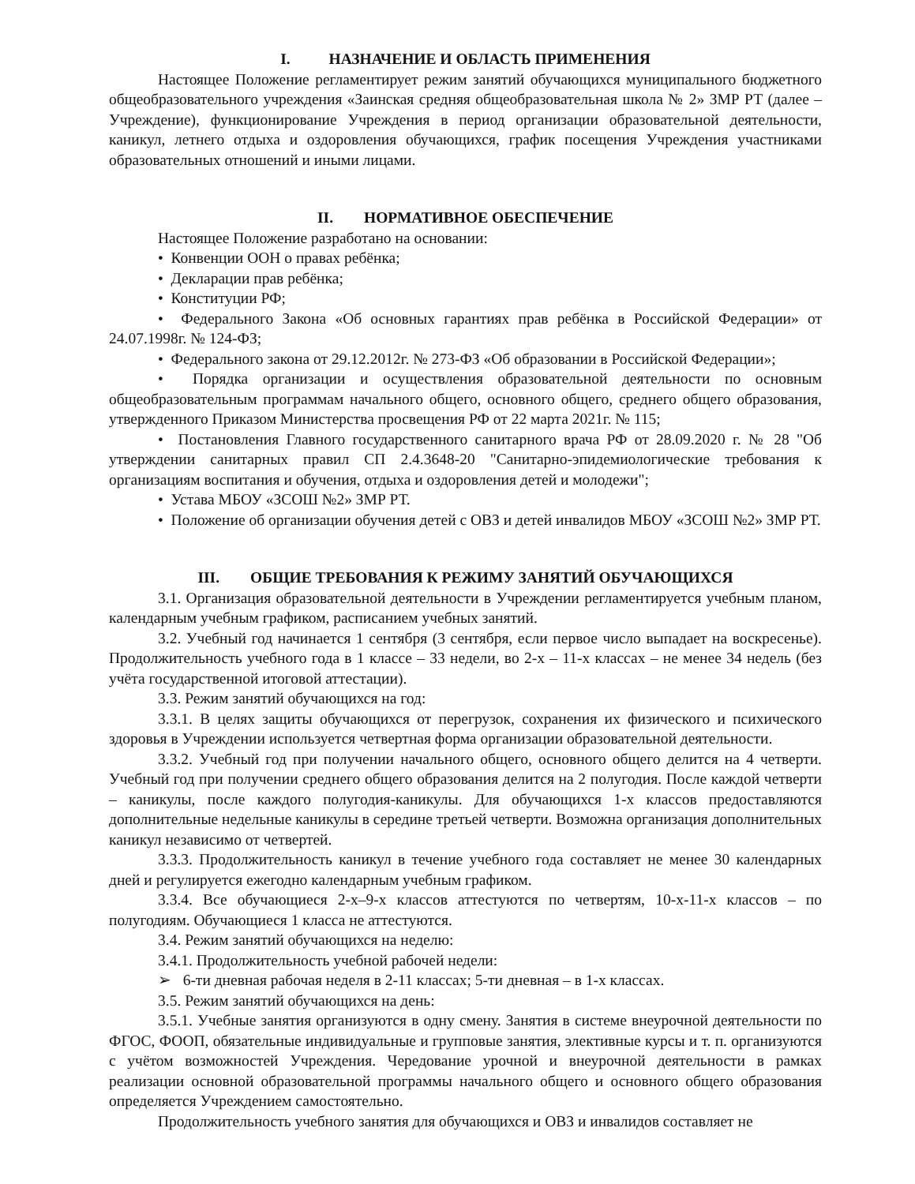I. НАЗНАЧЕНИЕ И ОБЛАСТЬ ПРИМЕНЕНИЯ
Настоящее Положение регламентирует режим занятий обучающихся муниципального бюджетного общеобразовательного учреждения «Заинская средняя общеобразовательная школа № 2» ЗМР РТ (далее – Учреждение), функционирование Учреждения в период организации образовательной деятельности, каникул, летнего отдыха и оздоровления обучающихся, график посещения Учреждения участниками образовательных отношений и иными лицами.
II. НОРМАТИВНОЕ ОБЕСПЕЧЕНИЕ
Настоящее Положение разработано на основании:
• Конвенции ООН о правах ребёнка;
• Декларации прав ребёнка;
• Конституции РФ;
• Федерального Закона «Об основных гарантиях прав ребёнка в Российской Федерации» от 24.07.1998г. № 124-ФЗ;
• Федерального закона от 29.12.2012г. № 273-ФЗ «Об образовании в Российской Федерации»;
• Порядка организации и осуществления образовательной деятельности по основным общеобразовательным программам начального общего, основного общего, среднего общего образования, утвержденного Приказом Министерства просвещения РФ от 22 марта 2021г. № 115;
• Постановления Главного государственного санитарного врача РФ от 28.09.2020 г. № 28 "Об утверждении санитарных правил СП 2.4.3648-20 "Санитарно-эпидемиологические требования к организациям воспитания и обучения, отдыха и оздоровления детей и молодежи";
• Устава МБОУ «ЗСОШ №2» ЗМР РТ.
• Положение об организации обучения детей с ОВЗ и детей инвалидов МБОУ «ЗСОШ №2» ЗМР РТ.
III. ОБЩИЕ ТРЕБОВАНИЯ К РЕЖИМУ ЗАНЯТИЙ ОБУЧАЮЩИХСЯ
3.1. Организация образовательной деятельности в Учреждении регламентируется учебным планом, календарным учебным графиком, расписанием учебных занятий.
3.2. Учебный год начинается 1 сентября (3 сентября, если первое число выпадает на воскресенье). Продолжительность учебного года в 1 классе – 33 недели, во 2-х – 11-х классах – не менее 34 недель (без учёта государственной итоговой аттестации).
3.3. Режим занятий обучающихся на год:
3.3.1. В целях защиты обучающихся от перегрузок, сохранения их физического и психического здоровья в Учреждении используется четвертная форма организации образовательной деятельности.
3.3.2. Учебный год при получении начального общего, основного общего делится на 4 четверти. Учебный год при получении среднего общего образования делится на 2 полугодия. После каждой четверти – каникулы, после каждого полугодия-каникулы. Для обучающихся 1-х классов предоставляются дополнительные недельные каникулы в середине третьей четверти. Возможна организация дополнительных каникул независимо от четвертей.
3.3.3. Продолжительность каникул в течение учебного года составляет не менее 30 календарных дней и регулируется ежегодно календарным учебным графиком.
3.3.4. Все обучающиеся 2-х–9-х классов аттестуются по четвертям, 10-х-11-х классов – по полугодиям. Обучающиеся 1 класса не аттестуются.
3.4. Режим занятий обучающихся на неделю:
3.4.1. Продолжительность учебной рабочей недели:
➢ 6-ти дневная рабочая неделя в 2-11 классах; 5-ти дневная – в 1-х классах.
3.5. Режим занятий обучающихся на день:
3.5.1. Учебные занятия организуются в одну смену. Занятия в системе внеурочной деятельности по ФГОС, ФООП, обязательные индивидуальные и групповые занятия, элективные курсы и т. п. организуются с учётом возможностей Учреждения. Чередование урочной и внеурочной деятельности в рамках реализации основной образовательной программы начального общего и основного общего образования определяется Учреждением самостоятельно.
Продолжительность учебного занятия для обучающихся и ОВЗ и инвалидов составляет не